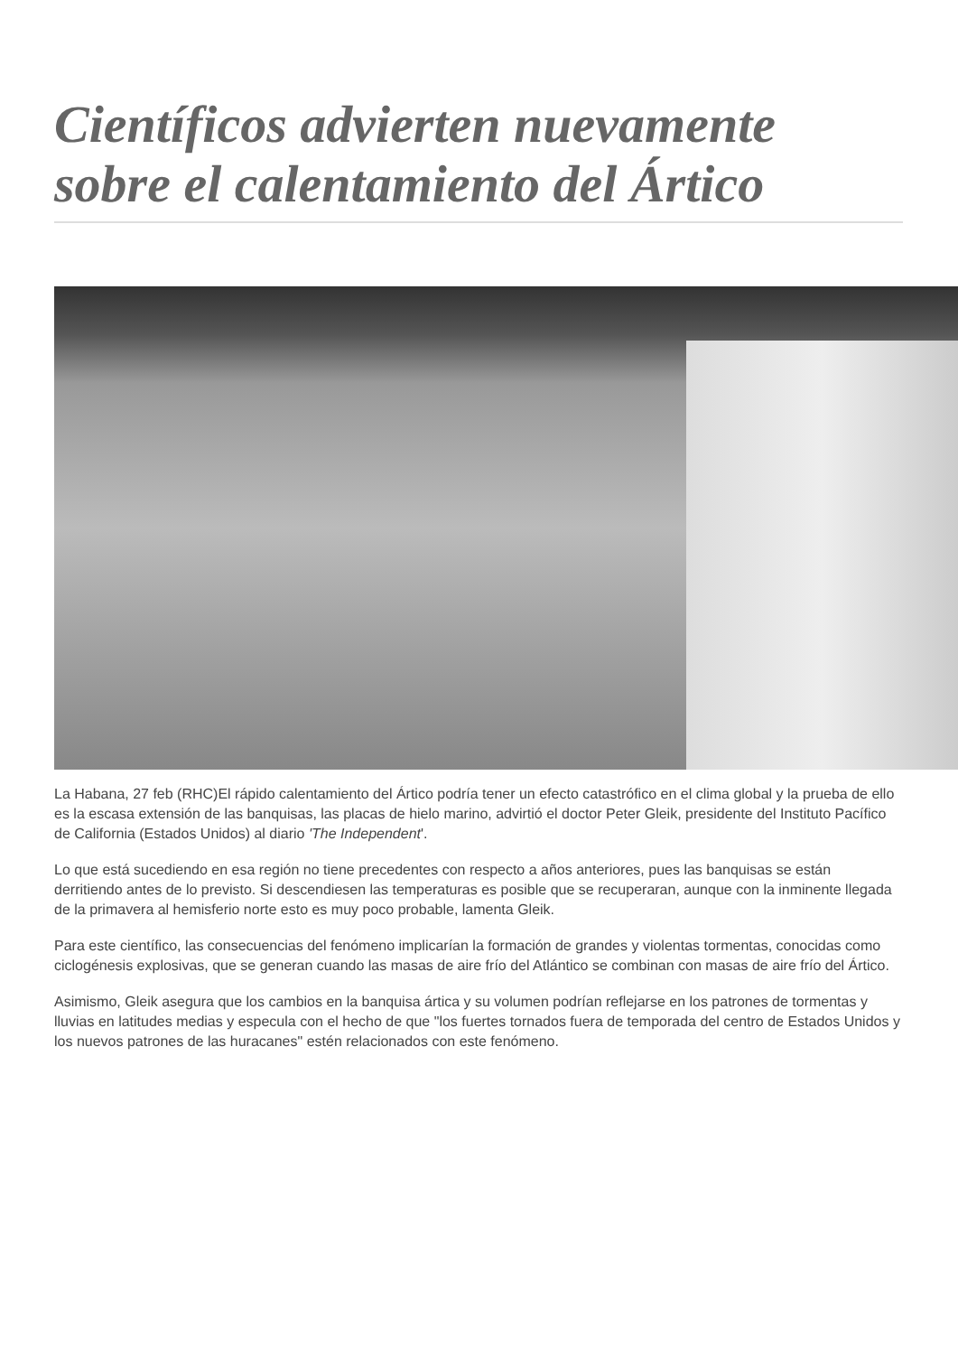Científicos advierten nuevamente sobre el calentamiento del Ártico
La Habana, 27 feb (RHC)El rápido calentamiento del Ártico podría tener un efecto catastrófico en el clima global y la prueba de ello es la escasa extensión de las banquisas, las placas de hielo marino, advirtió el doctor Peter Gleik, presidente del Instituto Pacífico de California (Estados Unidos) al diario 'The Independent'.
Lo que está sucediendo en esa región no tiene precedentes con respecto a años anteriores, pues las banquisas se están derritiendo antes de lo previsto. Si descendiesen las temperaturas es posible que se recuperaran, aunque con la inminente llegada de la primavera al hemisferio norte esto es muy poco probable, lamenta Gleik.
Para este científico, las consecuencias del fenómeno implicarían la formación de grandes y violentas tormentas, conocidas como ciclogénesis explosivas, que se generan cuando las masas de aire frío del Atlántico se combinan con masas de aire frío del Ártico.
Asimismo, Gleik asegura que los cambios en la banquisa ártica y su volumen podrían reflejarse en los patrones de tormentas y lluvias en latitudes medias y especula con el hecho de que "los fuertes tornados fuera de temporada del centro de Estados Unidos y los nuevos patrones de las huracanes" estén relacionados con este fenómeno.